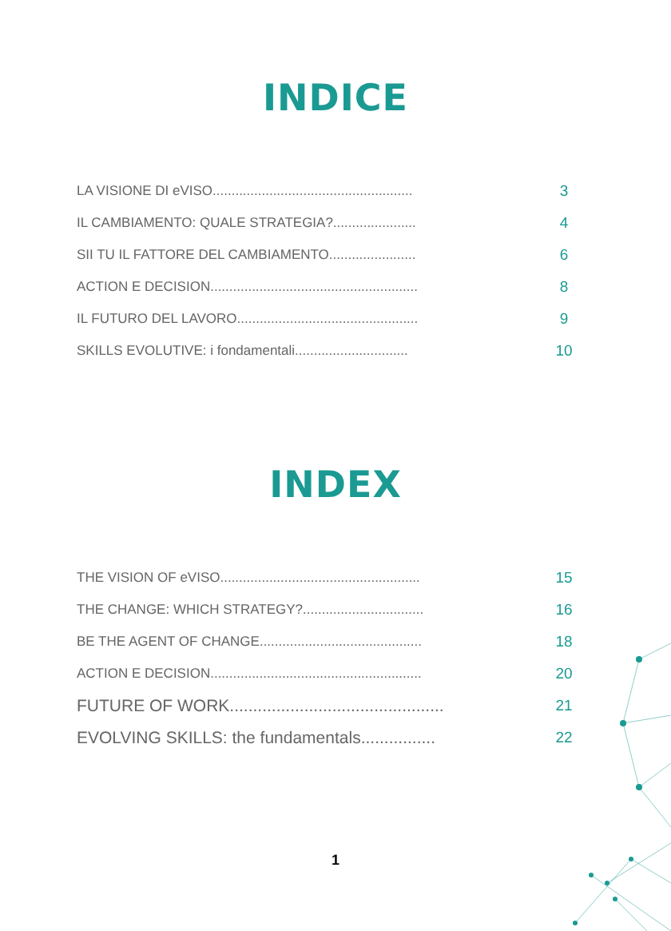INDICE
LA VISIONE DI eVISO..................................................... 3
IL CAMBIAMENTO: QUALE STRATEGIA?...................... 4
SII TU IL FATTORE DEL CAMBIAMENTO....................... 6
ACTION E DECISION....................................................... 8
IL FUTURO DEL LAVORO................................................ 9
SKILLS EVOLUTIVE: i fondamentali.............................. 10
INDEX
THE VISION OF eVISO..................................................... 15
THE CHANGE: WHICH STRATEGY?................................ 16
BE THE AGENT OF CHANGE........................................... 18
ACTION E DECISION........................................................ 20
FUTURE OF WORK.............................................. 21
EVOLVING SKILLS: the fundamentals................ 22
1